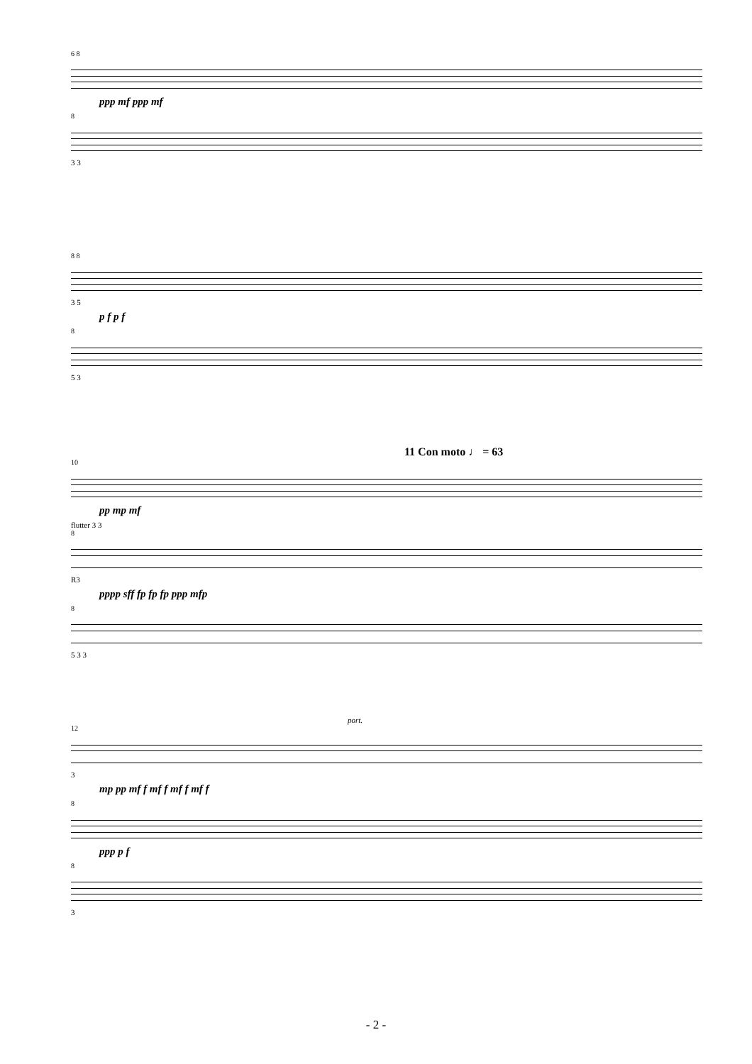6 8
ppp mf ppp mf
8
3 3
8 8
3 5
p f p f
8
5 3
11 Con moto ♩ = 63
10
pp mp mf
flutter 3 3
8
R3
pppp sff fp fp fp ppp mfp
8
5 3 3
port.
12
3
mp pp mf f mf f mf f mf f
8
ppp p f
8
3
- 2 -